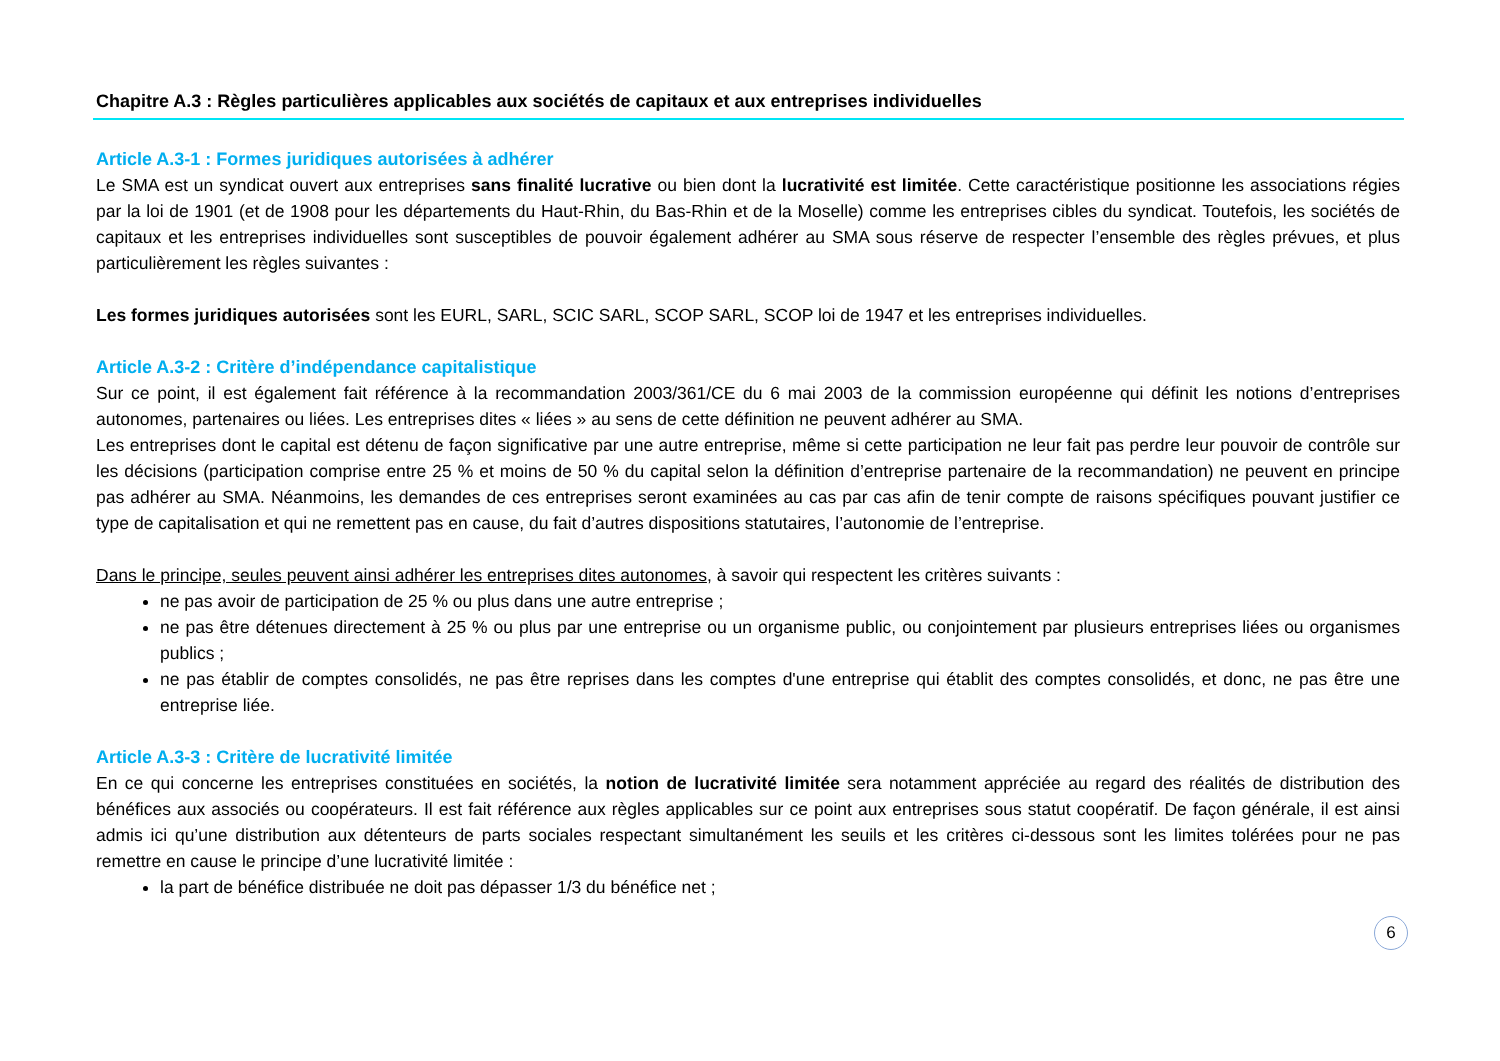Chapitre A.3 : Règles particulières applicables aux sociétés de capitaux et aux entreprises individuelles
Article A.3-1 : Formes juridiques autorisées à adhérer
Le SMA est un syndicat ouvert aux entreprises sans finalité lucrative ou bien dont la lucrativité est limitée. Cette caractéristique positionne les associations régies par la loi de 1901 (et de 1908 pour les départements du Haut-Rhin, du Bas-Rhin et de la Moselle) comme les entreprises cibles du syndicat. Toutefois, les sociétés de capitaux et les entreprises individuelles sont susceptibles de pouvoir également adhérer au SMA sous réserve de respecter l’ensemble des règles prévues, et plus particulièrement les règles suivantes :
Les formes juridiques autorisées sont les EURL, SARL, SCIC SARL, SCOP SARL, SCOP loi de 1947 et les entreprises individuelles.
Article A.3-2 : Critère d’indépendance capitalistique
Sur ce point, il est également fait référence à la recommandation 2003/361/CE du 6 mai 2003 de la commission européenne qui définit les notions d’entreprises autonomes, partenaires ou liées. Les entreprises dites « liées » au sens de cette définition ne peuvent adhérer au SMA.
Les entreprises dont le capital est détenu de façon significative par une autre entreprise, même si cette participation ne leur fait pas perdre leur pouvoir de contrôle sur les décisions (participation comprise entre 25 % et moins de 50 % du capital selon la définition d’entreprise partenaire de la recommandation) ne peuvent en principe pas adhérer au SMA. Néanmoins, les demandes de ces entreprises seront examinées au cas par cas afin de tenir compte de raisons spécifiques pouvant justifier ce type de capitalisation et qui ne remettent pas en cause, du fait d’autres dispositions statutaires, l’autonomie de l’entreprise.
Dans le principe, seules peuvent ainsi adhérer les entreprises dites autonomes, à savoir qui respectent les critères suivants :
ne pas avoir de participation de 25 % ou plus dans une autre entreprise ;
ne pas être détenues directement à 25 % ou plus par une entreprise ou un organisme public, ou conjointement par plusieurs entreprises liées ou organismes publics ;
ne pas établir de comptes consolidés, ne pas être reprises dans les comptes d'une entreprise qui établit des comptes consolidés, et donc, ne pas être une entreprise liée.
Article A.3-3 : Critère de lucrativité limitée
En ce qui concerne les entreprises constituées en sociétés, la notion de lucrativité limitée sera notamment appréciée au regard des réalités de distribution des bénéfices aux associés ou coopérateurs. Il est fait référence aux règles applicables sur ce point aux entreprises sous statut coopératif. De façon générale, il est ainsi admis ici qu’une distribution aux détenteurs de parts sociales respectant simultanément les seuils et les critères ci-dessous sont les limites tolérées pour ne pas remettre en cause le principe d’une lucrativité limitée :
la part de bénéfice distribuée ne doit pas dépasser 1/3 du bénéfice net ;
6